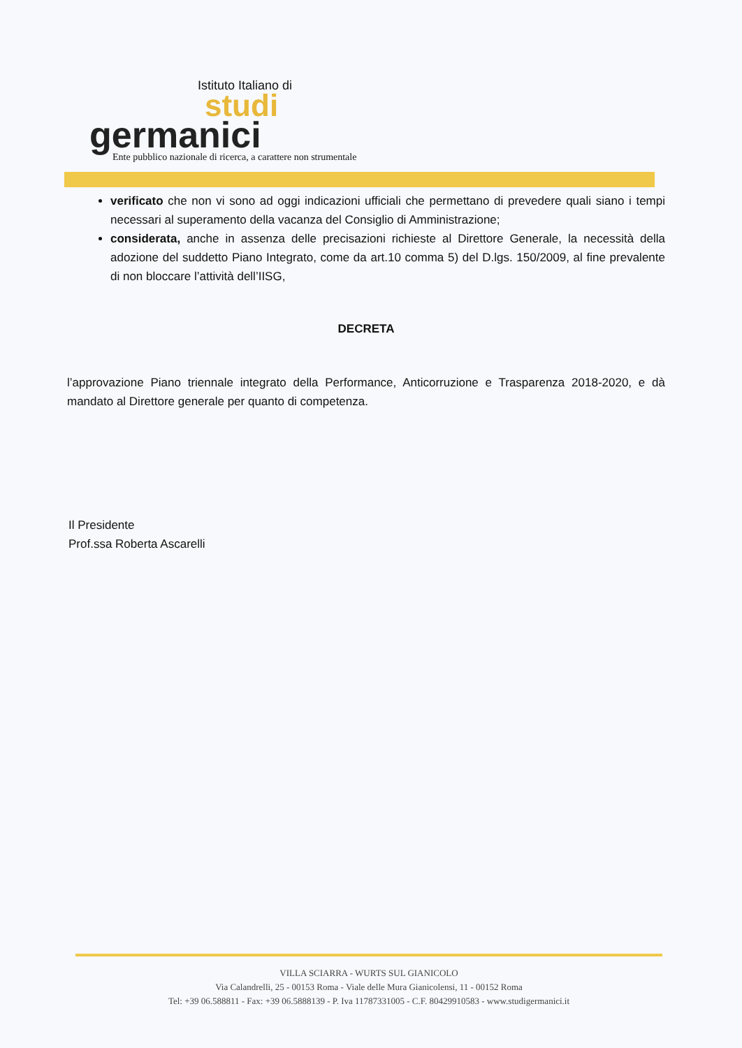Istituto Italiano di
studi
germanici
Ente pubblico nazionale di ricerca, a carattere non strumentale
verificato che non vi sono ad oggi indicazioni ufficiali che permettano di prevedere quali siano i tempi necessari al superamento della vacanza del Consiglio di Amministrazione;
considerata, anche in assenza delle precisazioni richieste al Direttore Generale, la necessità della adozione del suddetto Piano Integrato, come da art.10 comma 5) del D.lgs. 150/2009, al fine prevalente di non bloccare l’attività dell’IISG,
DECRETA
l’approvazione Piano triennale integrato della Performance, Anticorruzione e Trasparenza 2018-2020, e dà mandato al Direttore generale per quanto di competenza.
Il Presidente
Prof.ssa Roberta Ascarelli
VILLA SCIARRA - WURTS SUL GIANICOLO
Via Calandrelli, 25 - 00153 Roma - Viale delle Mura Gianicolensi, 11 - 00152 Roma
Tel: +39 06.588811 - Fax: +39 06.5888139 - P. Iva 11787331005 - C.F. 80429910583 - www.studigermanici.it